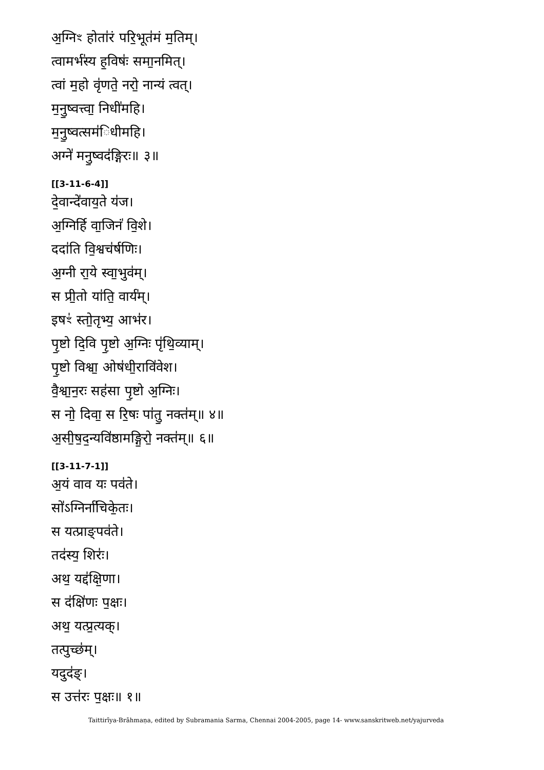अ॒ग्निꣳ होता॑रं परि॒भूत॑मं म॒तिम्।
त्वामर्भ॑स्य ह॒विषः॑ समा॒नमित्।
त्वां म॒हो वृ॑णते॒ नरो॒ नान्यं त्वत्।
म॒नु॒ष्वत्त्वा॒ निधी॑महि।
म॒नु॒ष्वत्सम॑िधीमहि।
अग्ने॑ मनु॒ष्वद॑ङ्गिरः॥ ३॥
[[3-11-6-4]]
दे॒वान्दे॑वाय॒ते य॑ज।
अ॒ग्निर्हि वा॒जिनं॑ वि॒शे।
ददा॑ति वि॒श्वच॑र्षणिः।
अ॒ग्नी रा॒ये स्वा॒भुव॑म्।
स प्री॒तो या॑ति॒ वार्य॑म्।
इषꣳ॑ स्तो॒तृभ्य॒ आभ॑र।
पृ॒ष्टो दि॒वि पृ॒ष्टो अ॒ग्निः पृ॑थि॒व्याम्।
पृ॒ष्टो विश्वा॒ ओष॑धी॒रावि॑वेश।
वै॒श्वा॒न॒रः सह॑सा पृ॒ष्टो अ॒ग्निः।
स नो॒ दिवा॒ स रि॒षः पा॑तु॒ नक्त॑म्॥ ४॥
अ॒सी॒ष॒द॒न्यवि॑ष्ठामङ्गि॒रो॒ नक्त॑म्॥ ६॥
[[3-11-7-1]]
अ॒यं वाव यः पव॑ते।
सो॑ऽग्निर्ना॑चिके॒तः।
स यत्प्राङ्पव॑ते।
तद॑स्य॒ शिरः॑।
अथ॒ यद्द॑क्षि॒णा।
स द॑क्षि॑णः प॒क्षः।
अथ॒ यत्प्र॒त्यक्।
तत्पुच्छ॑म्।
यदुद॑ङ्।
स उत्त॑रः प॒क्षः॥ १॥
Taittirīya-Brāhmaṇa, edited by Subramania Sarma, Chennai 2004-2005, page 14- www.sanskritweb.net/yajurveda